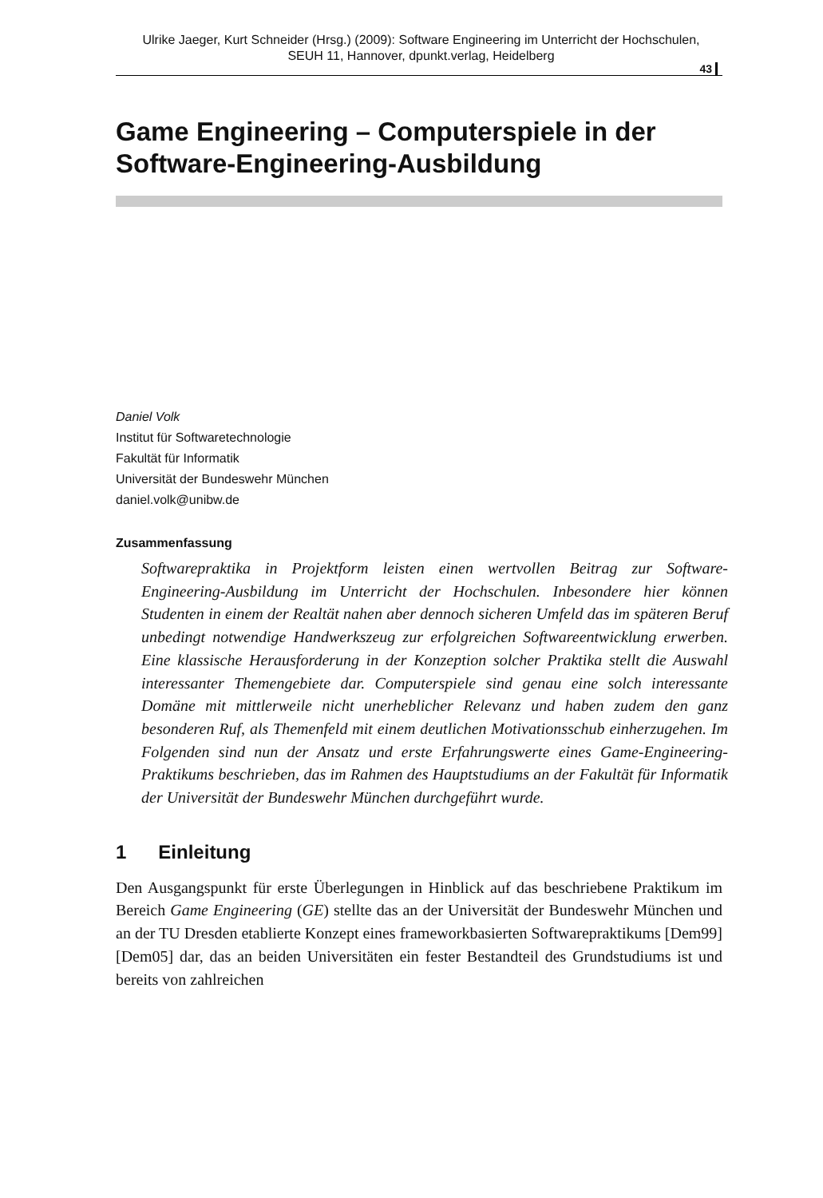Ulrike Jaeger, Kurt Schneider (Hrsg.) (2009): Software Engineering im Unterricht der Hochschulen,
SEUH 11, Hannover, dpunkt.verlag, Heidelberg
43
Game Engineering – Computerspiele in der Software-Engineering-Ausbildung
Daniel Volk
Institut für Softwaretechnologie
Fakultät für Informatik
Universität der Bundeswehr München
daniel.volk@unibw.de
Zusammenfassung
Softwarepraktika in Projektform leisten einen wertvollen Beitrag zur Software-Engineering-Ausbildung im Unterricht der Hochschulen. Inbesondere hier können Studenten in einem der Realtät nahen aber dennoch sicheren Umfeld das im späteren Beruf unbedingt notwendige Handwerkszeug zur erfolgreichen Softwareentwicklung erwerben. Eine klassische Herausforderung in der Konzeption solcher Praktika stellt die Auswahl interessanter Themengebiete dar. Computerspiele sind genau eine solch interessante Domäne mit mittlerweile nicht unerheblicher Relevanz und haben zudem den ganz besonderen Ruf, als Themenfeld mit einem deutlichen Motivationsschub einherzugehen. Im Folgenden sind nun der Ansatz und erste Erfahrungswerte eines Game-Engineering-Praktikums beschrieben, das im Rahmen des Hauptstudiums an der Fakultät für Informatik der Universität der Bundeswehr München durchgeführt wurde.
1 Einleitung
Den Ausgangspunkt für erste Überlegungen in Hinblick auf das beschriebene Praktikum im Bereich Game Engineering (GE) stellte das an der Universität der Bundeswehr München und an der TU Dresden etablierte Konzept eines frameworkbasierten Softwarepraktikums [Dem99] [Dem05] dar, das an beiden Universitäten ein fester Bestandteil des Grundstudiums ist und bereits von zahlreichen